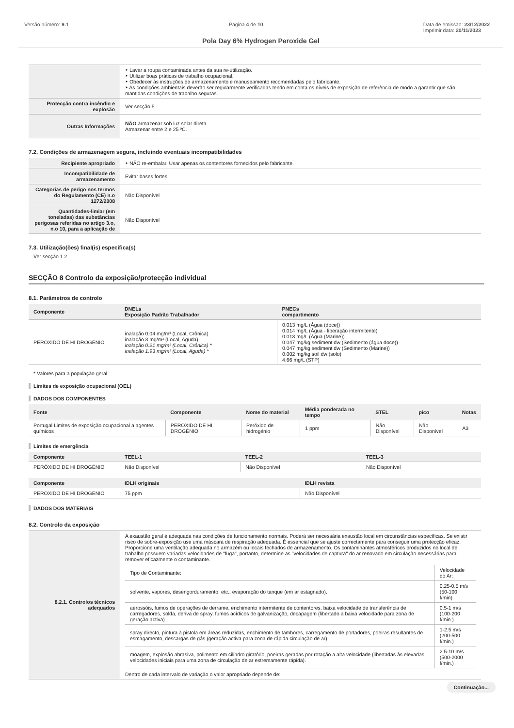Versão número: 9.1 Página 4 de 10 Data de emissão: 23/12/2022
Imprimir data: 20/11/2023
Pola Day 6% Hydrogen Peroxide Gel
| | ‣ Lavar a roupa contaminada antes da sua re-utilização. ‣ Utilizar boas práticas de trabalho ocupacional. ‣ Obedecer às instruções de armazenamento e manuseamento recomendadas pelo fabricante. ‣ As condições ambientais deverão ser regularmente verificadas tendo em conta os níveis de exposição de referência de modo a garantir que são mantidas condições de trabalho seguras. |
| Protecção contra incêndio e explosão | Ver secção 5 |
| Outras Informações | NÃO armazenar sob luz solar direta. Armazenar entre 2 e 25 ºC. |
7.2. Condições de armazenagem segura, incluindo eventuais incompatibilidades
| Recipiente apropriado | ‣ NÃO re-embalar. Usar apenas os contentores fornecidos pelo fabricante. |
| Incompatibilidade de armazenamento | Evitar bases fortes. |
| Categorias de perigo nos termos do Regulamento (CE) n.o 1272/2008 | Não Disponível |
| Quantidades-limiar (em toneladas) das substâncias perigosas referidas no artigo 3.o, n.o 10, para a aplicação de | Não Disponível |
7.3. Utilização(ões) final(is) específica(s)
Ver secção 1.2
SECÇÃO 8 Controlo da exposição/protecção individual
8.1. Parâmetros de controlo
| Componente | DNELs Exposição Padrão Trabalhador | PNECs compartimento |
| --- | --- | --- |
| PERÓXIDO DE HI DROGÉNIO | inalação 0.04 mg/m³ (Local, Crônica) inalação 3 mg/m³ (Local, Aguda) inalação 0.21 mg/m³ (Local, Crônica) * inalação 1.93 mg/m³ (Local, Aguda) * | 0.013 mg/L (Água (doce)) 0.014 mg/L (Água - liberação intermitente) 0.013 mg/L (Água (Marine)) 0.047 mg/kg sediment dw (Sedimento (água doce)) 0.047 mg/kg sediment dw (Sedimento (Marine)) 0.002 mg/kg soil dw (solo) 4.66 mg/L (STP) |
* Valores para a população geral
Limites de exposição ocupacional (OEL)
DADOS DOS COMPONENTES
| Fonte | Componente | Nome do material | Média ponderada no tempo | STEL | pico | Notas |
| --- | --- | --- | --- | --- | --- | --- |
| Portugal Limites de exposição ocupacional a agentes químicos | PERÓXIDO DE HI DROGÉNIO | Peróxido de hidrogénio | 1 ppm | Não Disponível | Não Disponível | A3 |
Limites de emergência
| Componente | TEEL-1 | TEEL-2 | TEEL-3 |
| --- | --- | --- | --- |
| PERÓXIDO DE HI DROGÉNIO | Não Disponível | Não Disponível | Não Disponível |
| Componente | IDLH originais | IDLH revista |
| --- | --- | --- |
| PERÓXIDO DE HI DROGÉNIO | 75 ppm | Não Disponível |
DADOS DOS MATERIAIS
8.2. Controlo da exposição
| 8.2.1. Controlos técnicos adequados | A exaustão geral é adequada nas condições de funcionamento normais. Poderá ser necessária exaustão local em circunstâncias específicas. Se existir risco de sobre-exposição use uma máscara de respiração adequada. É essencial que se ajuste correctamente para conseguir uma protecção eficaz. Proporcione uma ventilação adequada no armazém ou locais fechados de armazenamento. Os contaminantes atmosféricos produzidos no local de trabalho possuem variadas velocidades de "fuga", portanto, determine as "velocidades de captura" do ar renovado em circulação necessárias para remover eficazmente o contaminante. / Tipo de Contaminante: / Velocidade do Ar: / / solvente, vapores, desengorduramento, etc., evaporação do tanque (em ar estagnado). / 0.25-0.5 m/s (50-100 f/min) / / aerossóis, fumos de operações de derrame, enchimento intermitente de contentores, baixa velocidade de transferência de carregadores, solda, deriva de spray, fumos acídicos de galvanização, decapagem (libertado a baixa velocidade para zona de geração activa) / 0.5-1 m/s (100-200 f/min.) / / spray directo, pintura à pistola em áreas reduzidas, enchimento de tambores, carregamento de portadores, poeiras resultantes de esmagamento, descargas de gás (geração activa para zona de rápida circulação de ar) / 1-2.5 m/s (200-500 f/min.) / / moagem, explosão abrasiva, polimento em cilindro giratório, poeiras geradas por rotação a alta velocidade (libertadas às elevadas velocidades iniciais para uma zona de circulação de ar extremamente rápida). / 2.5-10 m/s (500-2000 f/min.) / Dentro de cada intervalo de variação o valor apropriado depende de: |
Continuação...